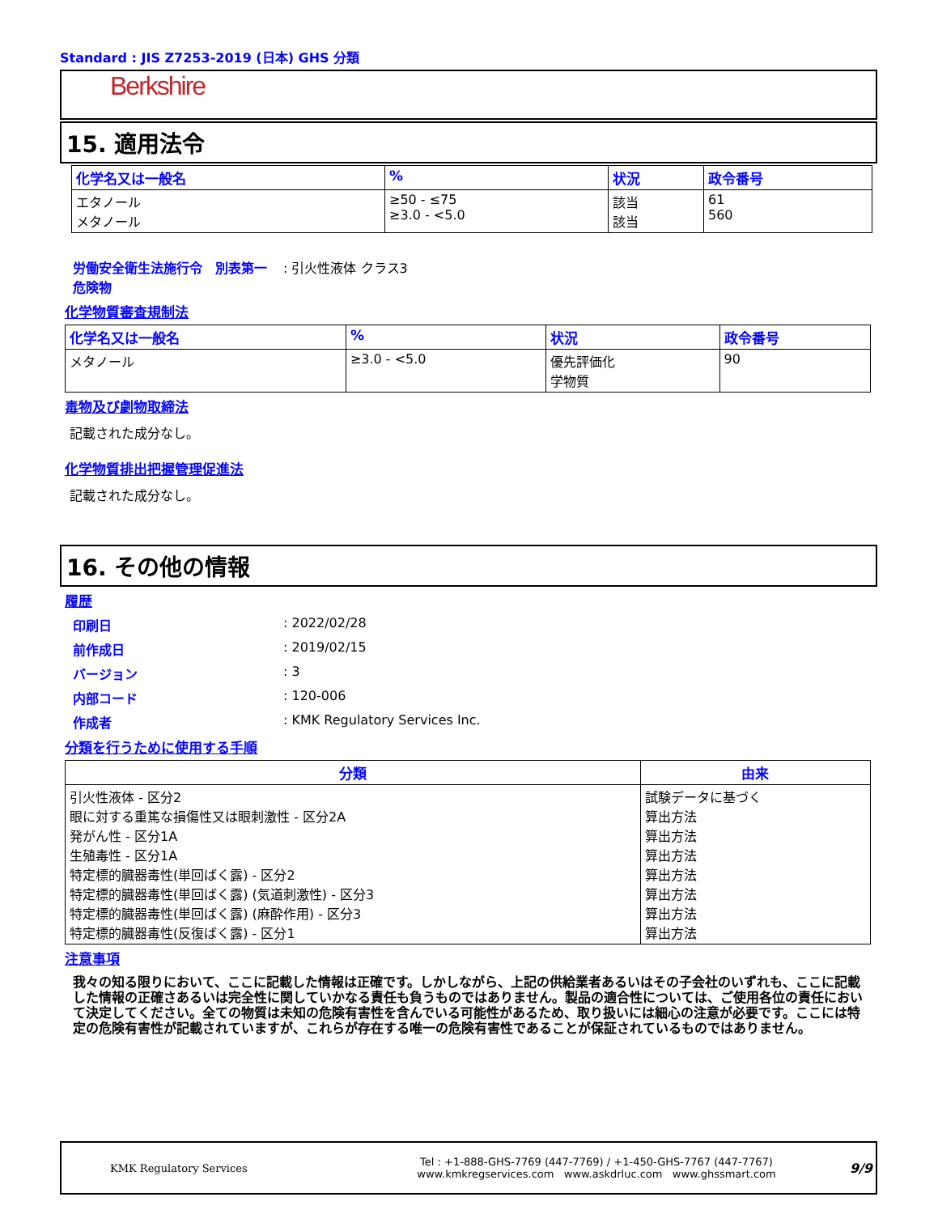Standard : JIS Z7253-2019 (日本) GHS 分類
Berkshire
15. 適用法令
| 化学名又は一般名 | % | 状況 | 政令番号 |
| --- | --- | --- | --- |
| エタノール メタノール | ≥50 - ≤75 ≥3.0 - <5.0 | 該当 該当 | 61 560 |
労働安全衛生法施行令　別表第一　危険物
: 引火性液体 クラス3
化学物質審査規制法
| 化学名又は一般名 | % | 状況 | 政令番号 |
| --- | --- | --- | --- |
| メタノール | ≥3.0 - <5.0 | 優先評価化 学物質 | 90 |
毒物及び劇物取締法
記載された成分なし。
化学物質排出把握管理促進法
記載された成分なし。
16. その他の情報
履歴
印刷日 : 2022/02/28
前作成日 : 2019/02/15
バージョン : 3
内部コード : 120-006
作成者 : KMK Regulatory Services Inc.
分類を行うために使用する手順
| 分類 | 由来 |
| --- | --- |
| 引火性液体 - 区分2 眼に対する重篤な損傷性又は眼刺激性 - 区分2A 発がん性 - 区分1A 生殖毒性 - 区分1A 特定標的臓器毒性(単回ばく露) - 区分2 特定標的臓器毒性(単回ばく露) (気道刺激性) - 区分3 特定標的臓器毒性(単回ばく露) (麻酔作用) - 区分3 特定標的臓器毒性(反復ばく露) - 区分1 | 試験データに基づく 算出方法 算出方法 算出方法 算出方法 算出方法 算出方法 算出方法 |
注意事項
我々の知る限りにおいて、ここに記載した情報は正確です。しかしながら、上記の供給業者あるいはその子会社のいずれも、ここに記載した情報の正確さあるいは完全性に関していかなる責任も負うものではありません。製品の適合性については、ご使用各位の責任において決定してください。全ての物質は未知の危険有害性を含んでいる可能性があるため、取り扱いには細心の注意が必要です。ここには特定の危険有害性が記載されていますが、これらが存在する唯一の危険有害性であることが保証されているものではありません。
KMK Regulatory Services
Tel : +1-888-GHS-7769 (447-7769) / +1-450-GHS-7767 (447-7767)
www.kmkregservices.com www.askdrluc.com www.ghssmart.com
9/9